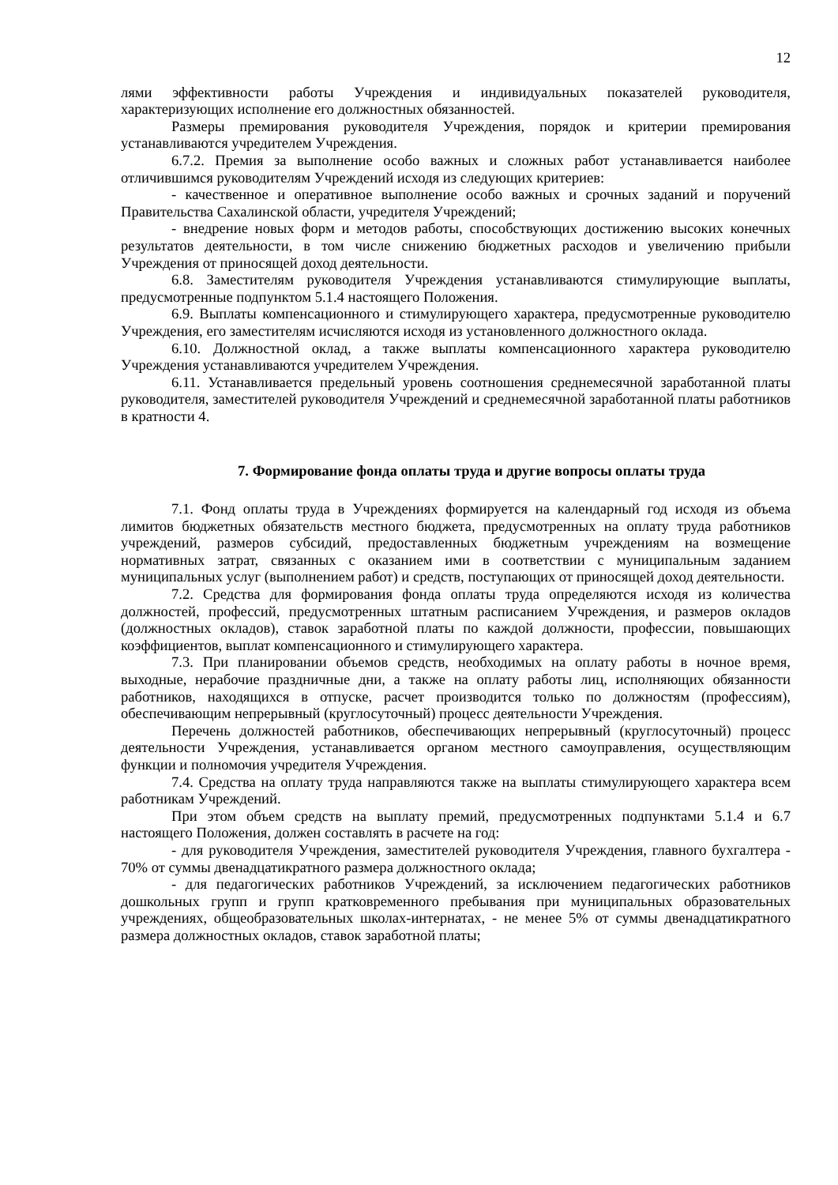12
лями эффективности работы Учреждения и индивидуальных показателей руководителя, характеризующих исполнение его должностных обязанностей.
Размеры премирования руководителя Учреждения, порядок и критерии премирования устанавливаются учредителем Учреждения.
6.7.2. Премия за выполнение особо важных и сложных работ устанавливается наиболее отличившимся руководителям Учреждений исходя из следующих критериев:
- качественное и оперативное выполнение особо важных и срочных заданий и поручений Правительства Сахалинской области, учредителя Учреждений;
- внедрение новых форм и методов работы, способствующих достижению высоких конечных результатов деятельности, в том числе снижению бюджетных расходов и увеличению прибыли Учреждения от приносящей доход деятельности.
6.8. Заместителям руководителя Учреждения устанавливаются стимулирующие выплаты, предусмотренные подпунктом 5.1.4 настоящего Положения.
6.9. Выплаты компенсационного и стимулирующего характера, предусмотренные руководителю Учреждения, его заместителям исчисляются исходя из установленного должностного оклада.
6.10. Должностной оклад, а также выплаты компенсационного характера руководителю Учреждения устанавливаются учредителем Учреждения.
6.11. Устанавливается предельный уровень соотношения среднемесячной заработанной платы руководителя, заместителей руководителя Учреждений и среднемесячной заработанной платы работников в кратности 4.
7. Формирование фонда оплаты труда и другие вопросы оплаты труда
7.1. Фонд оплаты труда в Учреждениях формируется на календарный год исходя из объема лимитов бюджетных обязательств местного бюджета, предусмотренных на оплату труда работников учреждений, размеров субсидий, предоставленных бюджетным учреждениям на возмещение нормативных затрат, связанных с оказанием ими в соответствии с муниципальным заданием муниципальных услуг (выполнением работ) и средств, поступающих от приносящей доход деятельности.
7.2. Средства для формирования фонда оплаты труда определяются исходя из количества должностей, профессий, предусмотренных штатным расписанием Учреждения, и размеров окладов (должностных окладов), ставок заработной платы по каждой должности, профессии, повышающих коэффициентов, выплат компенсационного и стимулирующего характера.
7.3. При планировании объемов средств, необходимых на оплату работы в ночное время, выходные, нерабочие праздничные дни, а также на оплату работы лиц, исполняющих обязанности работников, находящихся в отпуске, расчет производится только по должностям (профессиям), обеспечивающим непрерывный (круглосуточный) процесс деятельности Учреждения.
Перечень должностей работников, обеспечивающих непрерывный (круглосуточный) процесс деятельности Учреждения, устанавливается органом местного самоуправления, осуществляющим функции и полномочия учредителя Учреждения.
7.4. Средства на оплату труда направляются также на выплаты стимулирующего характера всем работникам Учреждений.
При этом объем средств на выплату премий, предусмотренных подпунктами 5.1.4 и 6.7 настоящего Положения, должен составлять в расчете на год:
- для руководителя Учреждения, заместителей руководителя Учреждения, главного бухгалтера - 70% от суммы двенадцатикратного размера должностного оклада;
- для педагогических работников Учреждений, за исключением педагогических работников дошкольных групп и групп кратковременного пребывания при муниципальных образовательных учреждениях, общеобразовательных школах-интернатах, - не менее 5% от суммы двенадцатикратного размера должностных окладов, ставок заработной платы;